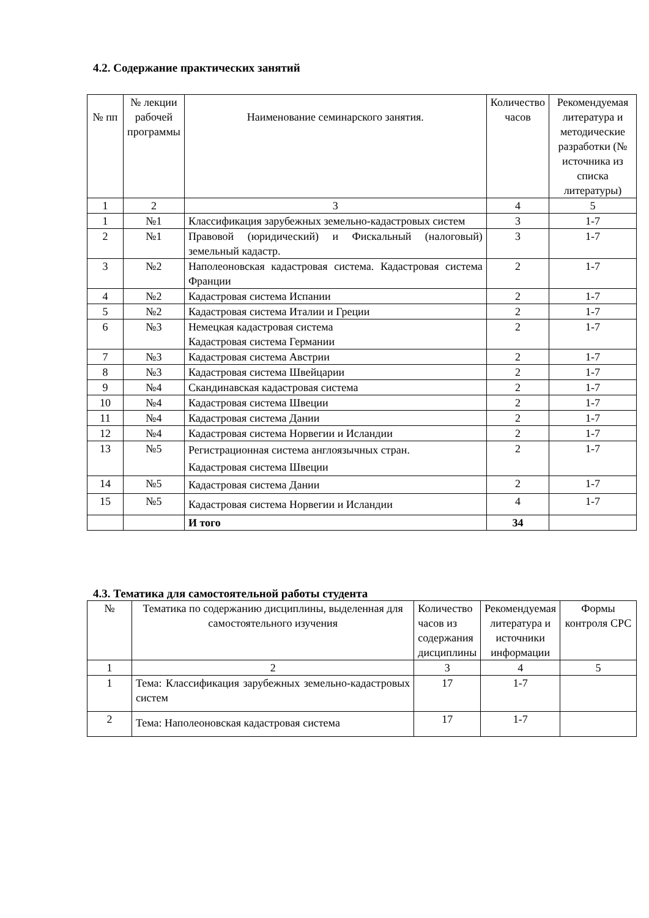4.2. Содержание практических занятий
| № пп | № лекции рабочей программы | Наименование семинарского занятия. | Количество часов | Рекомендуемая литература и методические разработки (№ источника из списка литературы) |
| --- | --- | --- | --- | --- |
| 1 | 2 | 3 | 4 | 5 |
| 1 | №1 | Классификация зарубежных земельно-кадастровых систем | 3 | 1-7 |
| 2 | №1 | Правовой (юридический) и Фискальный (налоговый) земельный кадастр. | 3 | 1-7 |
| 3 | №2 | Наполеоновская кадастровая система. Кадастровая система Франции | 2 | 1-7 |
| 4 | №2 | Кадастровая система Испании | 2 | 1-7 |
| 5 | №2 | Кадастровая система Италии и Греции | 2 | 1-7 |
| 6 | №3 | Немецкая кадастровая система Кадастровая система Германии | 2 | 1-7 |
| 7 | №3 | Кадастровая система Австрии | 2 | 1-7 |
| 8 | №3 | Кадастровая система Швейцарии | 2 | 1-7 |
| 9 | №4 | Скандинавская кадастровая система | 2 | 1-7 |
| 10 | №4 | Кадастровая система Швеции | 2 | 1-7 |
| 11 | №4 | Кадастровая система Дании | 2 | 1-7 |
| 12 | №4 | Кадастровая система Норвегии и Исландии | 2 | 1-7 |
| 13 | №5 | Регистрационная система англоязычных стран. Кадастровая система Швеции | 2 | 1-7 |
| 14 | №5 | Кадастровая система Дании | 2 | 1-7 |
| 15 | №5 | Кадастровая система Норвегии и Исландии | 4 | 1-7 |
| | | И того | 34 | |
4.3. Тематика для самостоятельной работы студента
| № | Тематика по содержанию дисциплины, выделенная для самостоятельного изучения | Количество часов из содержания дисциплины | Рекомендуемая литература и источники информации | Формы контроля СРС |
| --- | --- | --- | --- | --- |
| 1 | 2 | 3 | 4 | 5 |
| 1 | Тема: Классификация зарубежных земельно-кадастровых систем | 17 | 1-7 | |
| 2 | Тема: Наполеоновская кадастровая система | 17 | 1-7 | |